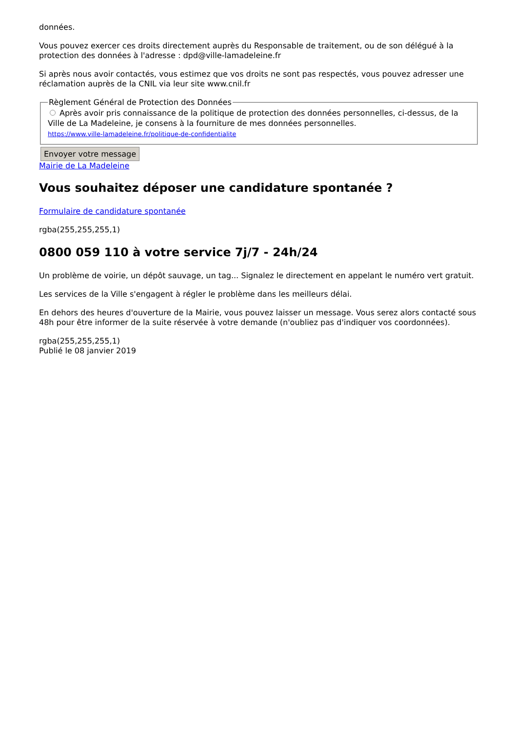données.
Vous pouvez exercer ces droits directement auprès du Responsable de traitement, ou de son délégué à la protection des données à l'adresse : dpd@ville-lamadeleine.fr
Si après nous avoir contactés, vous estimez que vos droits ne sont pas respectés, vous pouvez adresser une réclamation auprès de la CNIL via leur site www.cnil.fr
Règlement Général de Protection des Données
Après avoir pris connaissance de la politique de protection des données personnelles, ci-dessus, de la Ville de La Madeleine, je consens à la fourniture de mes données personnelles.
https://www.ville-lamadeleine.fr/politique-de-confidentialite
Envoyer votre message
Mairie de La Madeleine
Vous souhaitez déposer une candidature spontanée ?
Formulaire de candidature spontanée
rgba(255,255,255,1)
0800 059 110 à votre service 7j/7 - 24h/24
Un problème de voirie, un dépôt sauvage, un tag... Signalez le directement en appelant le numéro vert gratuit.
Les services de la Ville s'engagent à régler le problème dans les meilleurs délai.
En dehors des heures d'ouverture de la Mairie, vous pouvez laisser un message. Vous serez alors contacté sous 48h pour être informer de la suite réservée à votre demande (n'oubliez pas d'indiquer vos coordonnées).
rgba(255,255,255,1)
Publié le 08 janvier 2019